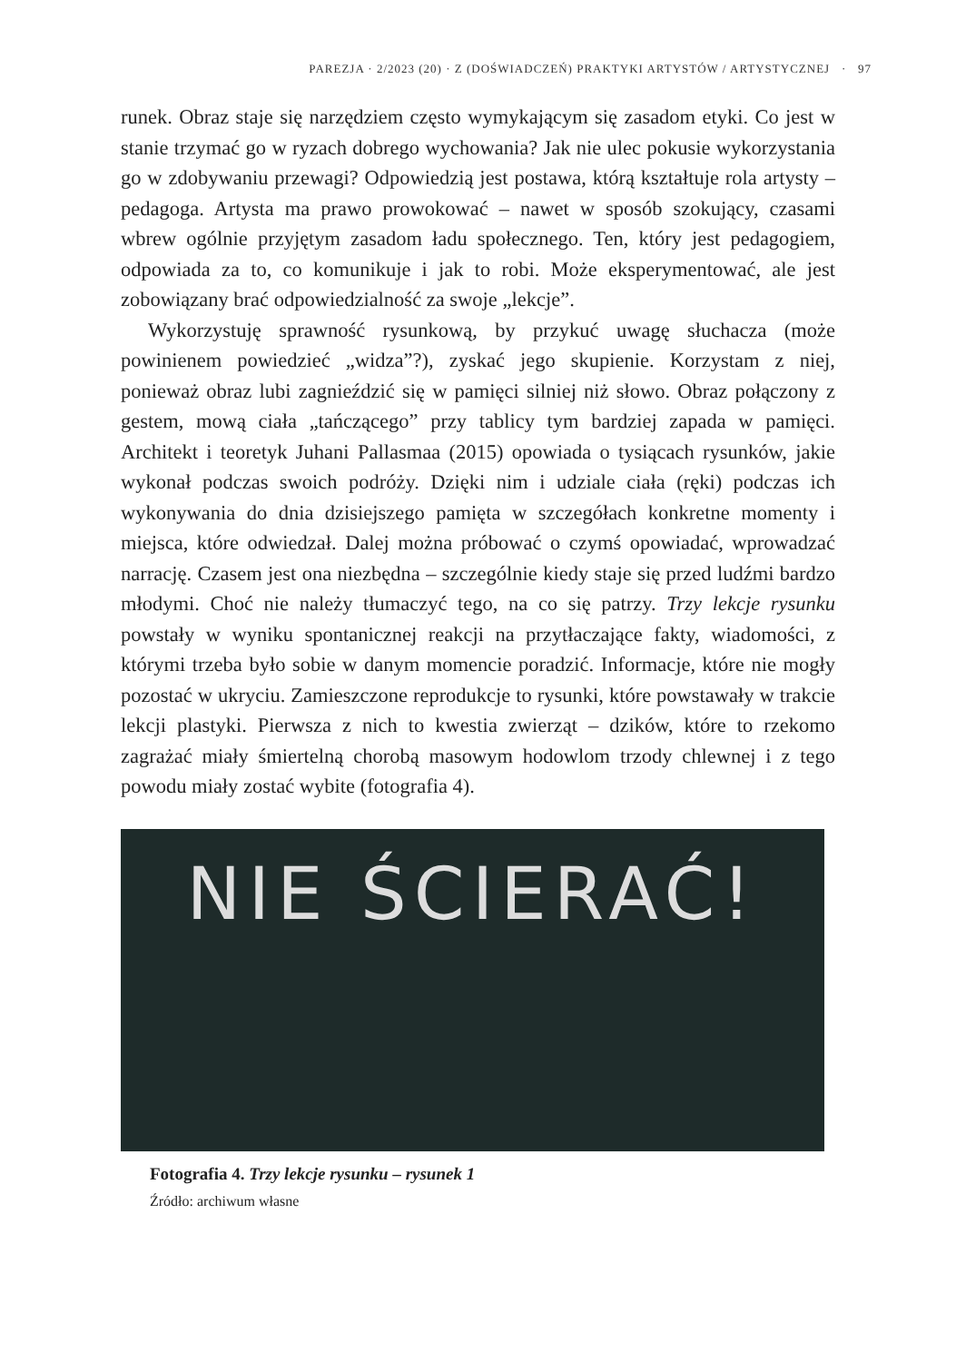PAREZJA · 2/2023 (20) · Z (DOŚWIADCZEŃ) PRAKTYKI ARTYSTÓW / ARTYSTYCZNEJ · 97
runek. Obraz staje się narzędziem często wymykającym się zasadom etyki. Co jest w stanie trzymać go w ryzach dobrego wychowania? Jak nie ulec pokusie wykorzystania go w zdobywaniu przewagi? Odpowiedzią jest postawa, którą kształtuje rola artysty – pedagoga. Artysta ma prawo prowokować – nawet w sposób szokujący, czasami wbrew ogólnie przyjętym zasadom ładu społecznego. Ten, który jest pedagogiem, odpowiada za to, co komunikuje i jak to robi. Może eksperymentować, ale jest zobowiązany brać odpowiedzialność za swoje „lekcje”.
Wykorzystuję sprawność rysunkową, by przykuć uwagę słuchacza (może powinienem powiedzieć „widza”?), zyskać jego skupienie. Korzystam z niej, ponieważ obraz lubi zagnieździć się w pamięci silniej niż słowo. Obraz połączony z gestem, mową ciała „tańczącego” przy tablicy tym bardziej zapada w pamięci. Architekt i teoretyk Juhani Pallasmaa (2015) opowiada o tysiącach rysunków, jakie wykonał podczas swoich podróży. Dzięki nim i udziale ciała (ręki) podczas ich wykonywania do dnia dzisiejszego pamięta w szczegółach konkretne momenty i miejsca, które odwiedzał. Dalej można próbować o czymś opowiadać, wprowadzać narrację. Czasem jest ona niezbędna – szczególnie kiedy staje się przed ludźmi bardzo młodymi. Choć nie należy tłumaczyć tego, na co się patrzy. Trzy lekcje rysunku powstały w wyniku spontanicznej reakcji na przytłaczające fakty, wiadomości, z którymi trzeba było sobie w danym momencie poradzić. Informacje, które nie mogły pozostać w ukryciu. Zamieszczone reprodukcje to rysunki, które powstawały w trakcie lekcji plastyki. Pierwsza z nich to kwestia zwierząt – dzików, które to rzekomo zagrażać miały śmiertelną chorobą masowym hodowlom trzody chlewnej i z tego powodu miały zostać wybite (fotografia 4).
NIE ŚCIERAĆ!
Fotografia 4. Trzy lekcje rysunku – rysunek 1
Źródło: archiwum własne